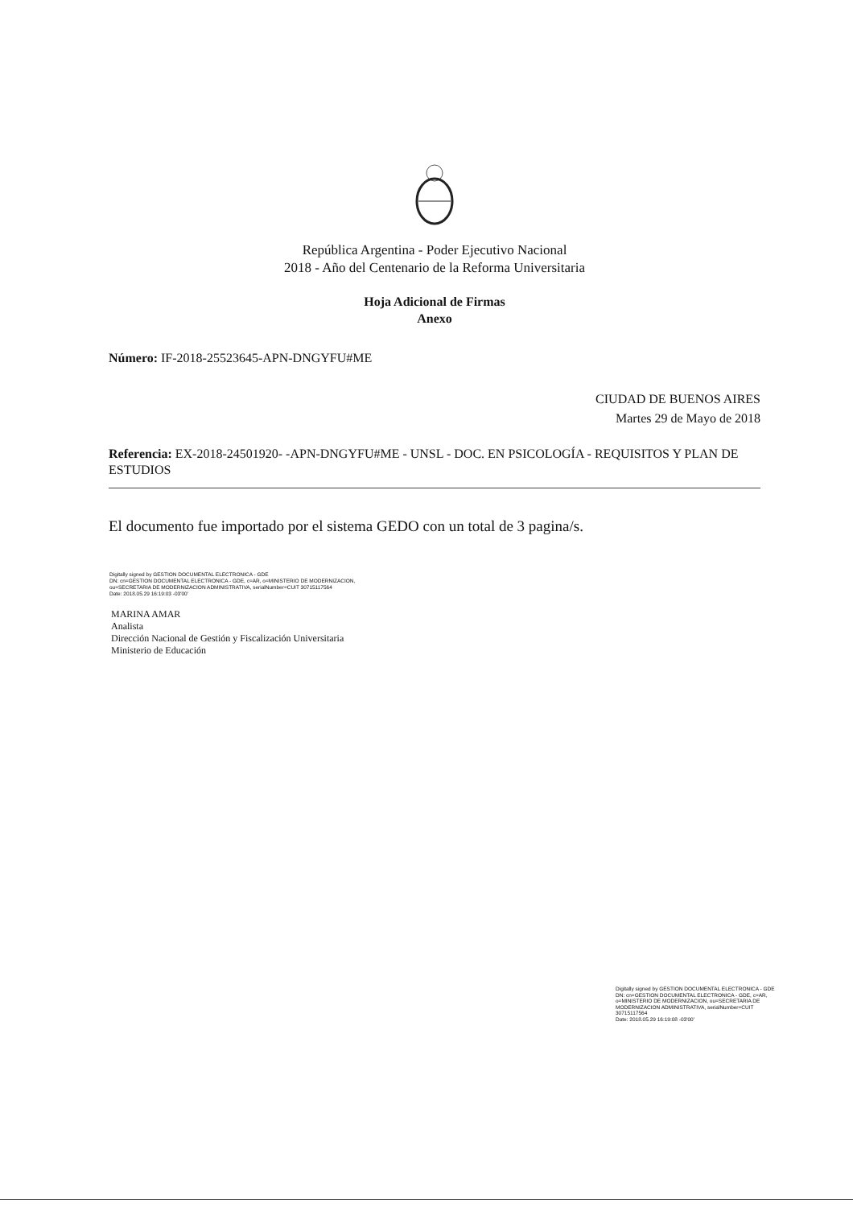República Argentina - Poder Ejecutivo Nacional
2018 - Año del Centenario de la Reforma Universitaria
Hoja Adicional de Firmas
Anexo
Número: IF-2018-25523645-APN-DNGYFU#ME
CIUDAD DE BUENOS AIRES
Martes 29 de Mayo de 2018
Referencia: EX-2018-24501920- -APN-DNGYFU#ME - UNSL - DOC. EN PSICOLOGÍA - REQUISITOS Y PLAN DE ESTUDIOS
El documento fue importado por el sistema GEDO con un total de 3 pagina/s.
Digitally signed by GESTION DOCUMENTAL ELECTRONICA - GDE
DN: cn=GESTION DOCUMENTAL ELECTRONICA - GDE, c=AR, o=MINISTERIO DE MODERNIZACION,
ou=SECRETARIA DE MODERNIZACION ADMINISTRATIVA, serialNumber=CUIT 30715117564
Date: 2018.05.29 16:19:03 -03'00'
MARINA AMAR
Analista
Dirección Nacional de Gestión y Fiscalización Universitaria
Ministerio de Educación
Digitally signed by GESTION DOCUMENTAL ELECTRONICA - GDE
DN: cn=GESTION DOCUMENTAL ELECTRONICA - GDE, c=AR, o=MINISTERIO DE MODERNIZACION, ou=SECRETARIA DE MODERNIZACION ADMINISTRATIVA, serialNumber=CUIT 30715117564
Date: 2018.05.29 16:19:08 -03'00'